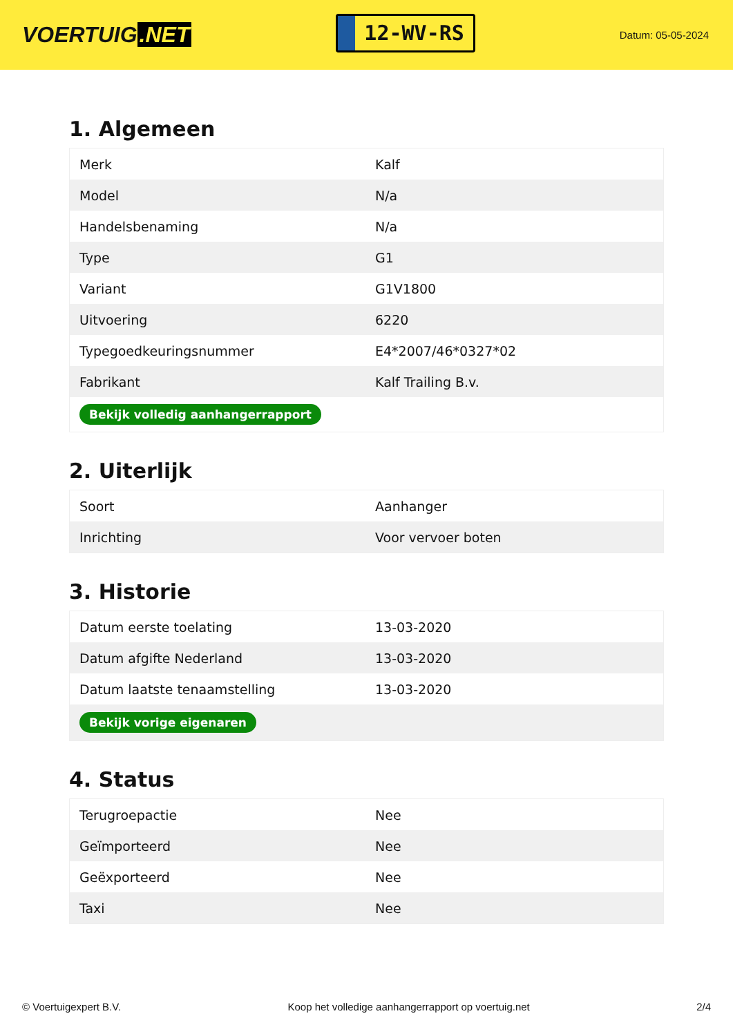VOERTUIG.NET
12-WV-RS
Datum: 05-05-2024
1. Algemeen
| Merk | Kalf |
| Model | N/a |
| Handelsbenaming | N/a |
| Type | G1 |
| Variant | G1V1800 |
| Uitvoering | 6220 |
| Typegoedkeuringsnummer | E4*2007/46*0327*02 |
| Fabrikant | Kalf Trailing B.v. |
| Bekijk volledig aanhangerrapport | |
2. Uiterlijk
| Soort | Aanhanger |
| Inrichting | Voor vervoer boten |
3. Historie
| Datum eerste toelating | 13-03-2020 |
| Datum afgifte Nederland | 13-03-2020 |
| Datum laatste tenaamstelling | 13-03-2020 |
| Bekijk vorige eigenaren | |
4. Status
| Terugroepactie | Nee |
| Geïmporteerd | Nee |
| Geëxporteerd | Nee |
| Taxi | Nee |
© Voertuigexpert B.V. Koop het volledige aanhangerrapport op voertuig.net 2/4